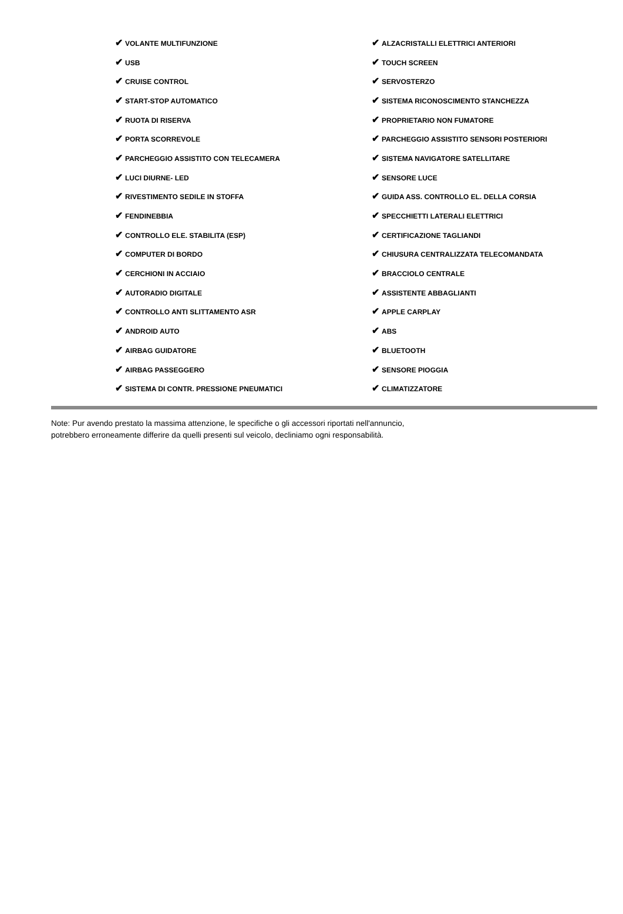| ✔ VOLANTE MULTIFUNZIONE | ✔ ALZACRISTALLI ELETTRICI ANTERIORI |
| ✔ USB | ✔ TOUCH SCREEN |
| ✔ CRUISE CONTROL | ✔ SERVOSTERZO |
| ✔ START-STOP AUTOMATICO | ✔ SISTEMA RICONOSCIMENTO STANCHEZZA |
| ✔ RUOTA DI RISERVA | ✔ PROPRIETARIO NON FUMATORE |
| ✔ PORTA SCORREVOLE | ✔ PARCHEGGIO ASSISTITO SENSORI POSTERIORI |
| ✔ PARCHEGGIO ASSISTITO CON TELECAMERA | ✔ SISTEMA NAVIGATORE SATELLITARE |
| ✔ LUCI DIURNE- LED | ✔ SENSORE LUCE |
| ✔ RIVESTIMENTO SEDILE IN STOFFA | ✔ GUIDA ASS. CONTROLLO EL. DELLA CORSIA |
| ✔ FENDINEBBIA | ✔ SPECCHIETTI LATERALI ELETTRICI |
| ✔ CONTROLLO ELE. STABILITA (ESP) | ✔ CERTIFICAZIONE TAGLIANDI |
| ✔ COMPUTER DI BORDO | ✔ CHIUSURA CENTRALIZZATA TELECOMANDATA |
| ✔ CERCHIONI IN ACCIAIO | ✔ BRACCIOLO CENTRALE |
| ✔ AUTORADIO DIGITALE | ✔ ASSISTENTE ABBAGLIANTI |
| ✔ CONTROLLO ANTI SLITTAMENTO ASR | ✔ APPLE CARPLAY |
| ✔ ANDROID AUTO | ✔ ABS |
| ✔ AIRBAG GUIDATORE | ✔ BLUETOOTH |
| ✔ AIRBAG PASSEGGERO | ✔ SENSORE PIOGGIA |
| ✔ SISTEMA DI CONTR. PRESSIONE PNEUMATICI | ✔ CLIMATIZZATORE |
Note: Pur avendo prestato la massima attenzione, le specifiche o gli accessori riportati nell'annuncio,
potrebbero erroneamente differire da quelli presenti sul veicolo, decliniamo ogni responsabilità.